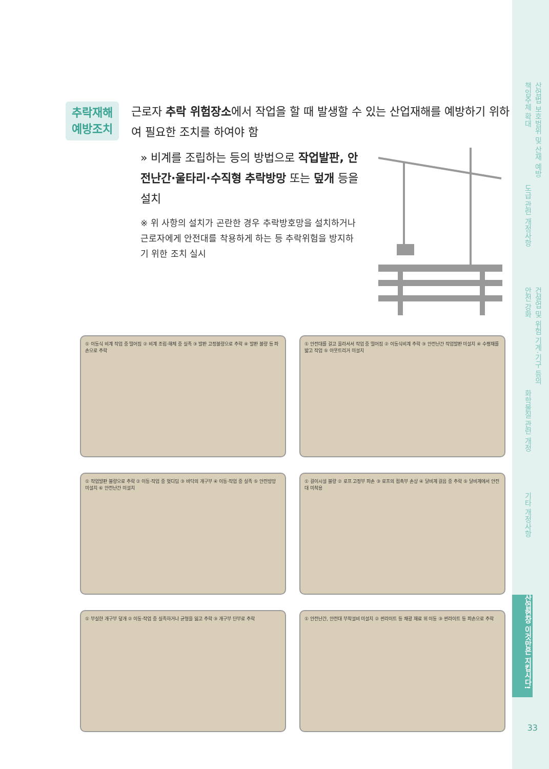산업법 보호범위 및 산재 예방 책임주체 확대
도급 관련 개정사항
건설업 및 위험 기계·기구 등의 안전 강화
화학물질 관련 개정
기타 개정사항
산업현장 이것만은 지킵시다!
33
추락재해
예방조치
근로자 추락 위험장소에서 작업을 할 때 발생할 수 있는 산업재해를 예방하기 위하여 필요한 조치를 하여야 함
» 비계를 조립하는 등의 방법으로 작업발판, 안전난간·울타리·수직형 추락방망 또는 덮개 등을 설치
※ 위 사항의 설치가 곤란한 경우 추락방호망을 설치하거나 근로자에게 안전대를 착용하게 하는 등 추락위험을 방지하기 위한 조치 실시
① 이동식 비계 작업 중 떨어짐 ② 비계 조립·해체 중 실족 ③ 발판 고정불량으로 추락 ④ 발판 불량 등 파손으로 추락
① 안전대를 걸고 올라서서 작업 중 떨어짐 ② 이동식비계 추락 ③ 안전난간 작업발판 미설치 ④ 수평재를 밟고 작업 ⑤ 아웃트리거 미설치
① 작업발판 불량으로 추락 ② 이동·작업 중 헛디딤 ③ 바닥의 개구부 ④ 이동·작업 중 실족 ⑤ 안전방망 미설치 ⑥ 안전난간 미설치
① 걸이시설 불량 ② 로프 고정부 파손 ③ 로프의 접촉부 손상 ④ 달비계 걸음 중 추락 ⑤ 달비계에서 안전대 미착용
① 부실한 개구부 덮개 ② 이동·작업 중 실족하거나 균형을 잃고 추락 ③ 개구부 단부로 추락
① 안전난간, 안전대 부착설비 미설치 ② 썬라이트 등 채광 재료 위 이동 ③ 썬라이트 등 파손으로 추락